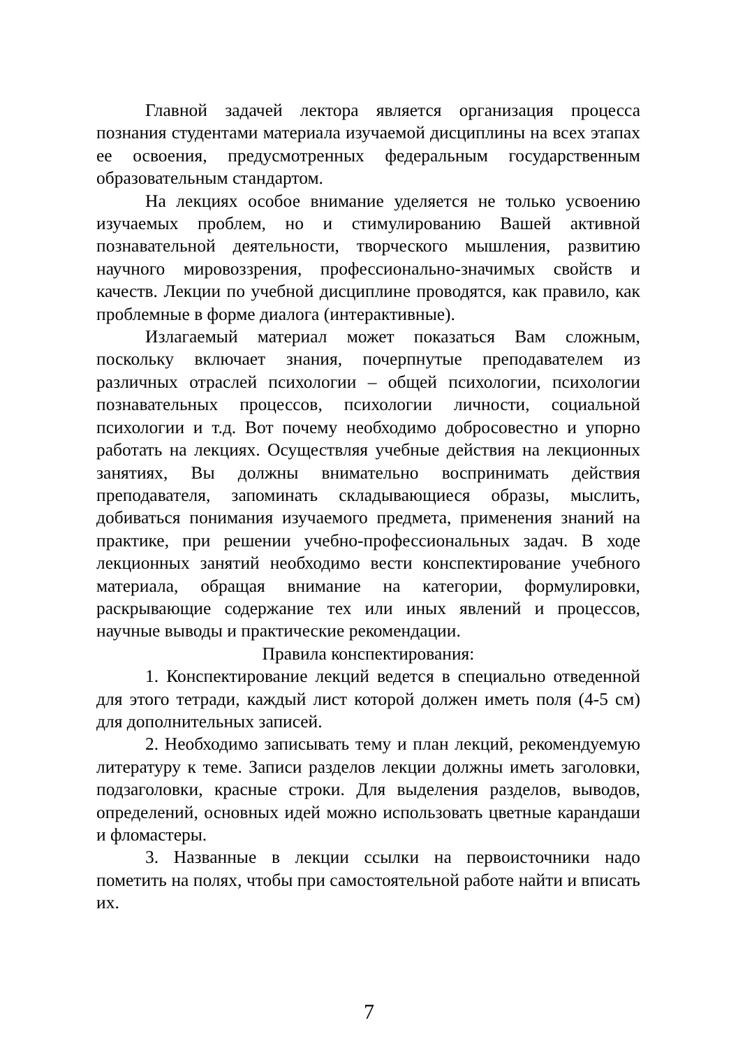Главной задачей лектора является организация процесса познания студентами материала изучаемой дисциплины на всех этапах ее освоения, предусмотренных федеральным государственным образовательным стандартом.
На лекциях особое внимание уделяется не только усвоению изучаемых проблем, но и стимулированию Вашей активной познавательной деятельности, творческого мышления, развитию научного мировоззрения, профессионально-значимых свойств и качеств. Лекции по учебной дисциплине проводятся, как правило, как проблемные в форме диалога (интерактивные).
Излагаемый материал может показаться Вам сложным, поскольку включает знания, почерпнутые преподавателем из различных отраслей психологии – общей психологии, психологии познавательных процессов, психологии личности, социальной психологии и т.д. Вот почему необходимо добросовестно и упорно работать на лекциях. Осуществляя учебные действия на лекционных занятиях, Вы должны внимательно воспринимать действия преподавателя, запоминать складывающиеся образы, мыслить, добиваться понимания изучаемого предмета, применения знаний на практике, при решении учебно-профессиональных задач. В ходе лекционных занятий необходимо вести конспектирование учебного материала, обращая внимание на категории, формулировки, раскрывающие содержание тех или иных явлений и процессов, научные выводы и практические рекомендации.
Правила конспектирования:
1. Конспектирование лекций ведется в специально отведенной для этого тетради, каждый лист которой должен иметь поля (4-5 см) для дополнительных записей.
2. Необходимо записывать тему и план лекций, рекомендуемую литературу к теме. Записи разделов лекции должны иметь заголовки, подзаголовки, красные строки. Для выделения разделов, выводов, определений, основных идей можно использовать цветные карандаши и фломастеры.
3. Названные в лекции ссылки на первоисточники надо пометить на полях, чтобы при самостоятельной работе найти и вписать их.
7